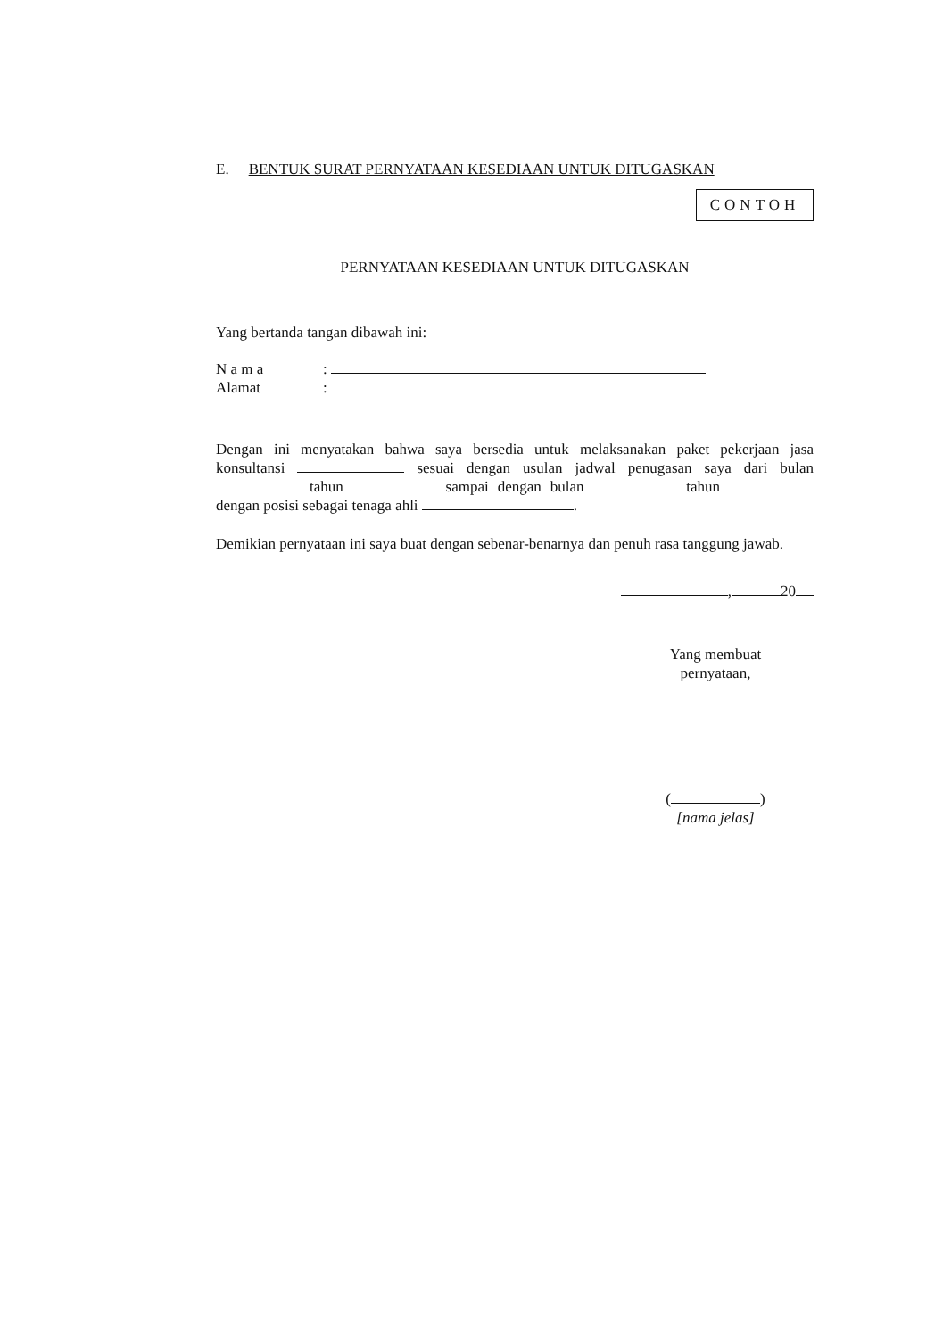E. BENTUK SURAT PERNYATAAN KESEDIAAN UNTUK DITUGASKAN
CONTOH
PERNYATAAN KESEDIAAN UNTUK DITUGASKAN
Yang bertanda tangan dibawah ini:
N a m a:
Alamat:
Dengan ini menyatakan bahwa saya bersedia untuk melaksanakan paket pekerjaan jasa konsultansi sesuai dengan usulan jadwal penugasan saya dari bulan tahun sampai dengan bulan tahun dengan posisi sebagai tenaga ahli .
Demikian pernyataan ini saya buat dengan sebenar-benarnya dan penuh rasa tanggung jawab.
, 20
Yang membuat pernyataan,
( )
[nama jelas]